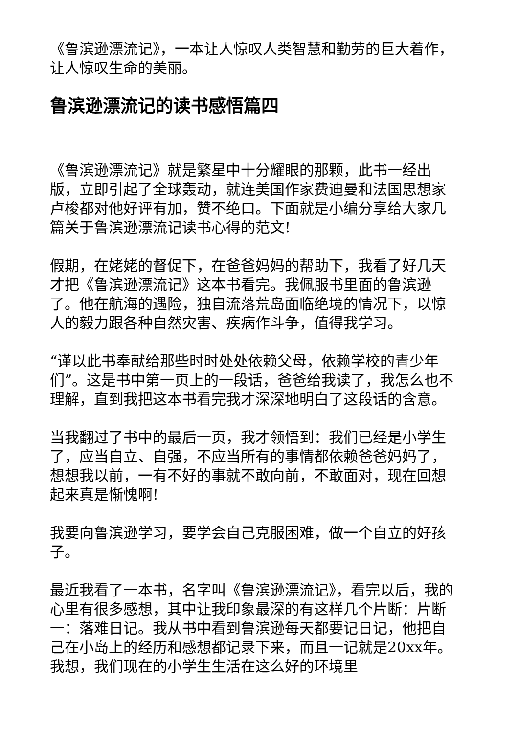《鲁滨逊漂流记》，一本让人惊叹人类智慧和勤劳的巨大着作，让人惊叹生命的美丽。
鲁滨逊漂流记的读书感悟篇四
《鲁滨逊漂流记》就是繁星中十分耀眼的那颗，此书一经出版，立即引起了全球轰动，就连美国作家费迪曼和法国思想家卢梭都对他好评有加，赞不绝口。下面就是小编分享给大家几篇关于鲁滨逊漂流记读书心得的范文!
假期，在姥姥的督促下，在爸爸妈妈的帮助下，我看了好几天才把《鲁滨逊漂流记》这本书看完。我佩服书里面的鲁滨逊了。他在航海的遇险，独自流落荒岛面临绝境的情况下，以惊人的毅力跟各种自然灾害、疾病作斗争，值得我学习。
“谨以此书奉献给那些时时处处依赖父母，依赖学校的青少年们”。这是书中第一页上的一段话，爸爸给我读了，我怎么也不理解，直到我把这本书看完我才深深地明白了这段话的含意。
当我翻过了书中的最后一页，我才领悟到：我们已经是小学生了，应当自立、自强，不应当所有的事情都依赖爸爸妈妈了，想想我以前，一有不好的事就不敢向前，不敢面对，现在回想起来真是惭愧啊!
我要向鲁滨逊学习，要学会自己克服困难，做一个自立的好孩子。
最近我看了一本书，名字叫《鲁滨逊漂流记》，看完以后，我的心里有很多感想，其中让我印象最深的有这样几个片断：片断一：落难日记。我从书中看到鲁滨逊每天都要记日记，他把自己在小岛上的经历和感想都记录下来，而且一记就是20xx年。我想，我们现在的小学生生活在这么好的环境里